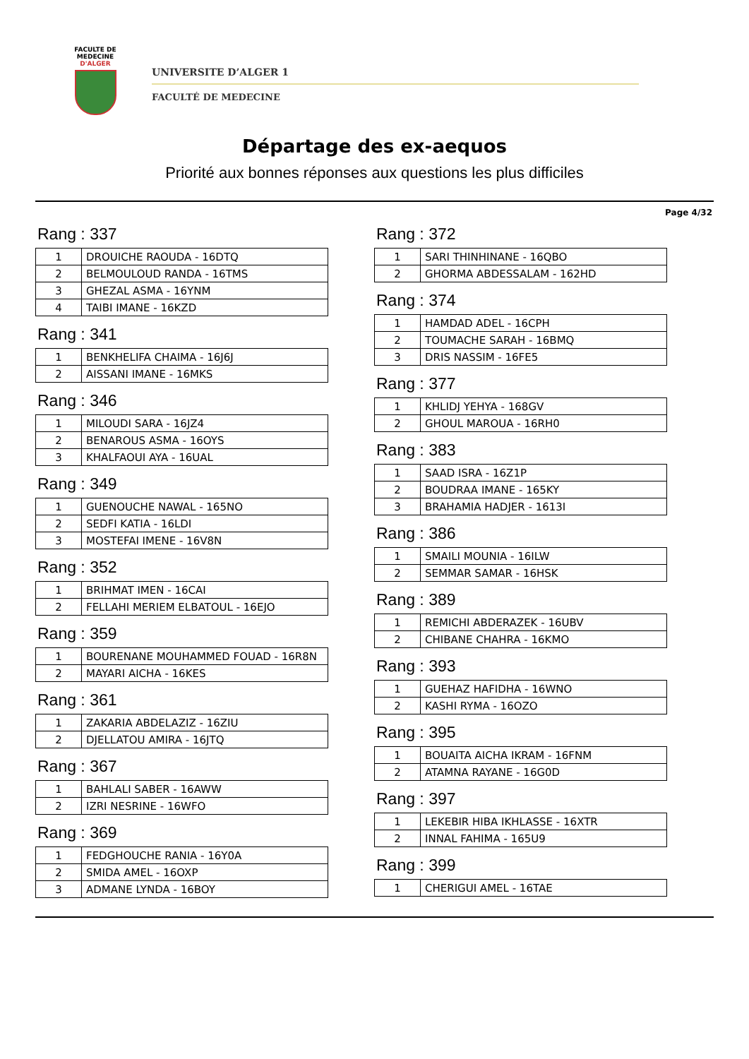FACULTE DE MEDECINE
D'ALGER
UNIVERSITE D’ALGER 1
FACULTÉ DE MEDECINE
Départage des ex-aequos
Priorité aux bonnes réponses aux questions les plus difficiles
Page 4/32
Rang : 337
| 1 | DROUICHE RAOUDA - 16DTQ |
| 2 | BELMOULOUD RANDA - 16TMS |
| 3 | GHEZAL ASMA - 16YNM |
| 4 | TAIBI IMANE - 16KZD |
Rang : 341
| 1 | BENKHELIFA CHAIMA - 16J6J |
| 2 | AISSANI IMANE - 16MKS |
Rang : 346
| 1 | MILOUDI SARA - 16JZ4 |
| 2 | BENAROUS ASMA - 16OYS |
| 3 | KHALFAOUI AYA - 16UAL |
Rang : 349
| 1 | GUENOUCHE NAWAL - 165NO |
| 2 | SEDFI KATIA - 16LDI |
| 3 | MOSTEFAI IMENE - 16V8N |
Rang : 352
| 1 | BRIHMAT IMEN - 16CAI |
| 2 | FELLAHI MERIEM ELBATOUL - 16EJO |
Rang : 359
| 1 | BOURENANE MOUHAMMED FOUAD - 16R8N |
| 2 | MAYARI AICHA - 16KES |
Rang : 361
| 1 | ZAKARIA ABDELAZIZ - 16ZIU |
| 2 | DJELLATOU AMIRA - 16JTQ |
Rang : 367
| 1 | BAHLALI SABER - 16AWW |
| 2 | IZRI NESRINE - 16WFO |
Rang : 369
| 1 | FEDGHOUCHE RANIA - 16Y0A |
| 2 | SMIDA AMEL - 16OXP |
| 3 | ADMANE LYNDA - 16BOY |
Rang : 372
| 1 | SARI THINHINANE - 16QBO |
| 2 | GHORMA ABDESSALAM - 162HD |
Rang : 374
| 1 | HAMDAD ADEL - 16CPH |
| 2 | TOUMACHE SARAH - 16BMQ |
| 3 | DRIS NASSIM - 16FE5 |
Rang : 377
| 1 | KHLIDJ YEHYA - 168GV |
| 2 | GHOUL MAROUA - 16RH0 |
Rang : 383
| 1 | SAAD ISRA - 16Z1P |
| 2 | BOUDRAA IMANE - 165KY |
| 3 | BRAHAMIA HADJER - 1613I |
Rang : 386
| 1 | SMAILI MOUNIA - 16ILW |
| 2 | SEMMAR SAMAR - 16HSK |
Rang : 389
| 1 | REMICHI ABDERAZEK - 16UBV |
| 2 | CHIBANE CHAHRA - 16KMO |
Rang : 393
| 1 | GUEHAZ HAFIDHA - 16WNO |
| 2 | KASHI RYMA - 16OZO |
Rang : 395
| 1 | BOUAITA AICHA IKRAM - 16FNM |
| 2 | ATAMNA RAYANE - 16G0D |
Rang : 397
| 1 | LEKEBIR HIBA IKHLASSE - 16XTR |
| 2 | INNAL FAHIMA - 165U9 |
Rang : 399
| 1 | CHERIGUI AMEL - 16TAE |